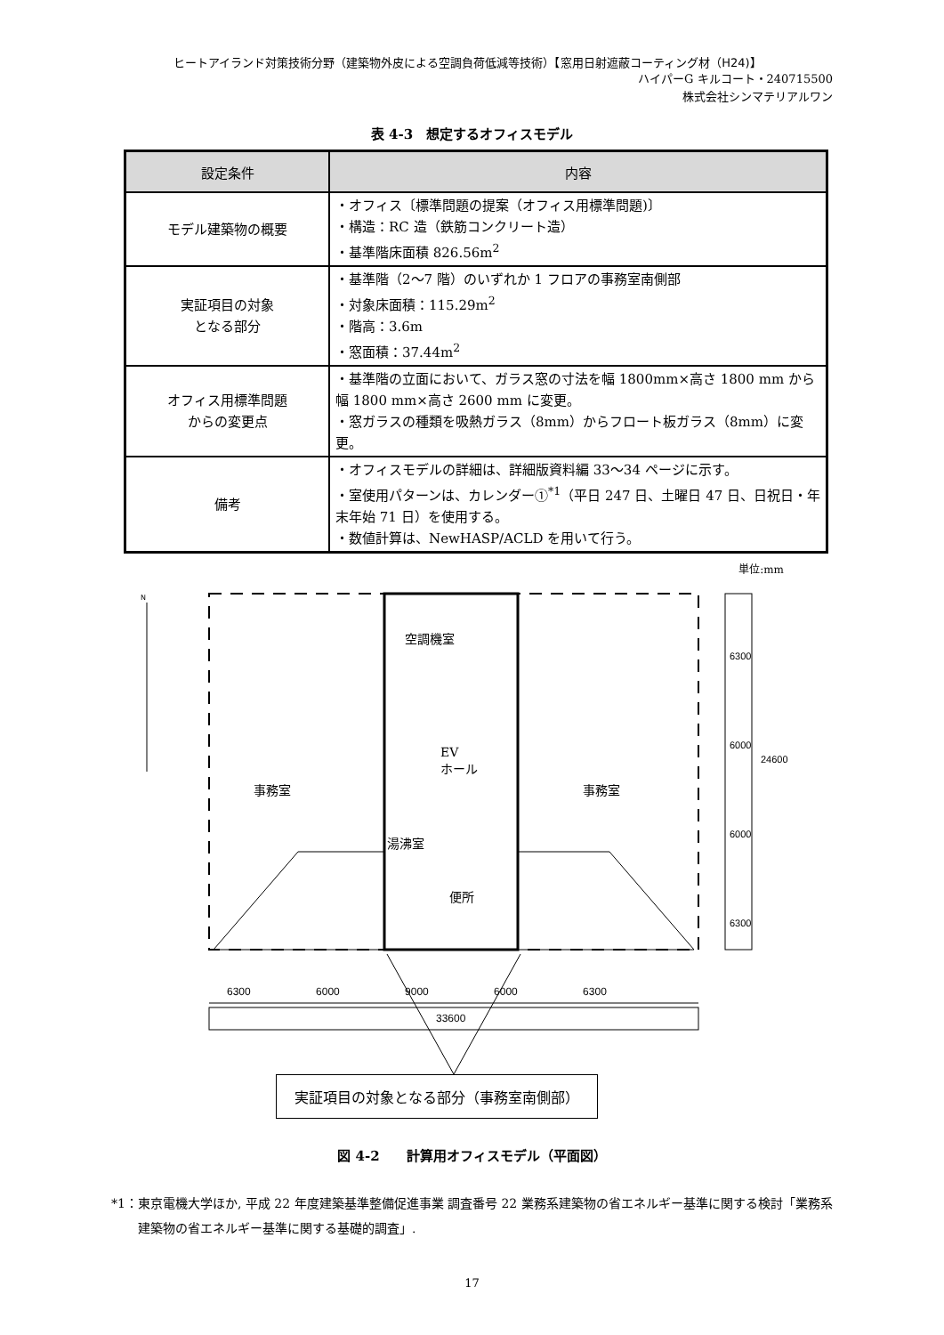ヒートアイランド対策技術分野（建築物外皮による空調負荷低減等技術）【窓用日射遮蔽コーティング材（H24)】
ハイパーG キルコート・240715500
株式会社シンマテリアルワン
表 4-3　想定するオフィスモデル
| 設定条件 | 内容 |
| --- | --- |
| モデル建築物の概要 | ・オフィス〔標準問題の提案（オフィス用標準問題)〕 ・構造：RC 造（鉄筋コンクリート造） ・基準階床面積 826.56m<sup>2</sup> |
| 実証項目の対象 となる部分 | ・基準階（2～7 階）のいずれか 1 フロアの事務室南側部 ・対象床面積：115.29m<sup>2</sup> ・階高：3.6m ・窓面積：37.44m<sup>2</sup> |
| オフィス用標準問題 からの変更点 | ・基準階の立面において、ガラス窓の寸法を幅 1800mm×高さ 1800 mm から幅 1800 mm×高さ 2600 mm に変更。 ・窓ガラスの種類を吸熱ガラス（8mm）からフロート板ガラス（8mm）に変更。 |
| 備考 | ・オフィスモデルの詳細は、詳細版資料編 33～34 ページに示す。 ・室使用パターンは、カレンダー①<sup>*1</sup>（平日 247 日、土曜日 47 日、日祝日・年末年始 71 日）を使用する。 ・数値計算は、NewHASP/ACLD を用いて行う。 |
単位:mm
N
空調機室
EV
ホール
事務室 事務室
湯沸室
便所
6300
6000
6000
6300
24600
6300 6000 9000 6000 6300
33600
実証項目の対象となる部分（事務室南側部）
図 4-2　　計算用オフィスモデル（平面図）
*1：東京電機大学ほか, 平成 22 年度建築基準整備促進事業 調査番号 22 業務系建築物の省エネルギー基準に関する検討「業務系建築物の省エネルギー基準に関する基礎的調査」.
17